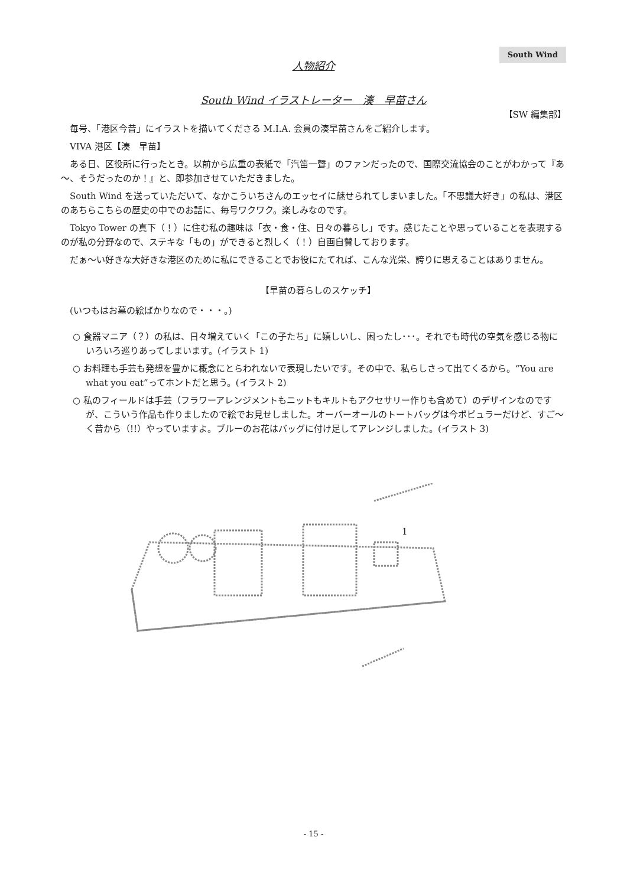South Wind
人物紹介
South Wind イラストレーター　湊　早苗さん
【SW 編集部】
毎号、「港区今昔」にイラストを描いてくださる M.I.A. 会員の湊早苗さんをご紹介します。
VIVA 港区【湊　早苗】
ある日、区役所に行ったとき。以前から広重の表紙で「汽笛一聲」のファンだったので、国際交流協会のことがわかって『あ～、そうだったのか！』と、即参加させていただきました。
South Wind を送っていただいて、なかこういちさんのエッセイに魅せられてしまいました。「不思議大好き」の私は、港区のあちらこちらの歴史の中でのお話に、毎号ワクワク。楽しみなのです。
Tokyo Tower の真下（！）に住む私の趣味は「衣・食・住、日々の暮らし」です。感じたことや思っていることを表現するのが私の分野なので、ステキな「もの」ができると烈しく（！）自画自賛しております。
だぁ～い好きな大好きな港区のために私にできることでお役にたてれば、こんな光栄、誇りに思えることはありません。
【早苗の暮らしのスケッチ】
(いつもはお墓の絵ばかりなので・・・。)
○ 食器マニア（？）の私は、日々増えていく「この子たち」に嬉しいし、困ったし･･･。それでも時代の空気を感じる物にいろいろ巡りあってしまいます。(イラスト 1)
○ お料理も手芸も発想を豊かに概念にとらわれないで表現したいです。その中で、私らしさって出てくるから。“You are what you eat”ってホントだと思う。(イラスト 2)
○ 私のフィールドは手芸（フラワーアレンジメントもニットもキルトもアクセサリー作りも含めて）のデザインなのですが、こういう作品も作りましたので絵でお見せしました。オーバーオールのトートバッグは今ポピュラーだけど、すご～く昔から（!!）やっていますよ。ブルーのお花はバッグに付け足してアレンジしました。(イラスト 3)
1
- 15 -